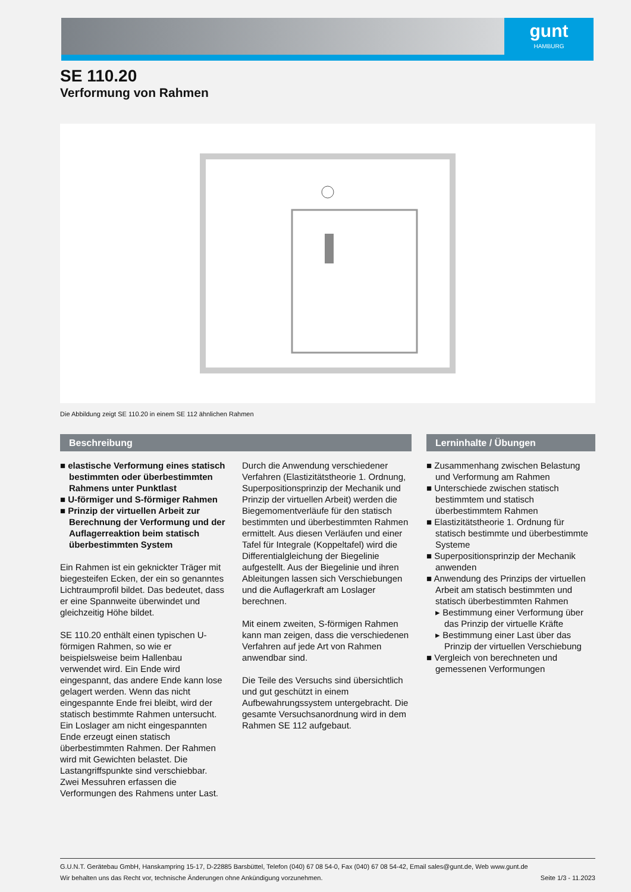gunt
HAMBURG
SE 110.20
Verformung von Rahmen
Die Abbildung zeigt SE 110.20 in einem SE 112 ähnlichen Rahmen
Beschreibung
■ elastische Verformung eines statisch bestimmten oder überbestimmten Rahmens unter Punktlast
■ U-förmiger und S-förmiger Rahmen
■ Prinzip der virtuellen Arbeit zur Berechnung der Verformung und der Auflagerreaktion beim statisch überbestimmten System
Ein Rahmen ist ein geknickter Träger mit biegesteifen Ecken, der ein so genanntes Lichtraumprofil bildet. Das bedeutet, dass er eine Spannweite überwindet und gleichzeitig Höhe bildet.
SE 110.20 enthält einen typischen U-förmigen Rahmen, so wie er beispielsweise beim Hallenbau verwendet wird. Ein Ende wird eingespannt, das andere Ende kann lose gelagert werden. Wenn das nicht eingespannte Ende frei bleibt, wird der statisch bestimmte Rahmen untersucht. Ein Loslager am nicht eingespannten Ende erzeugt einen statisch überbestimmten Rahmen. Der Rahmen wird mit Gewichten belastet. Die Lastangriffspunkte sind verschiebbar. Zwei Messuhren erfassen die Verformungen des Rahmens unter Last.
Durch die Anwendung verschiedener Verfahren (Elastizitätstheorie 1. Ordnung, Superpositionsprinzip der Mechanik und Prinzip der virtuellen Arbeit) werden die Biegemomentverläufe für den statisch bestimmten und überbestimmten Rahmen ermittelt. Aus diesen Verläufen und einer Tafel für Integrale (Koppeltafel) wird die Differentialgleichung der Biegelinie aufgestellt. Aus der Biegelinie und ihren Ableitungen lassen sich Verschiebungen und die Auflagerkraft am Loslager berechnen.
Mit einem zweiten, S-förmigen Rahmen kann man zeigen, dass die verschiedenen Verfahren auf jede Art von Rahmen anwendbar sind.
Die Teile des Versuchs sind übersichtlich und gut geschützt in einem Aufbewahrungssystem untergebracht. Die gesamte Versuchsanordnung wird in dem Rahmen SE 112 aufgebaut.
Lerninhalte / Übungen
■ Zusammenhang zwischen Belastung und Verformung am Rahmen
■ Unterschiede zwischen statisch bestimmtem und statisch überbestimmtem Rahmen
■ Elastizitätstheorie 1. Ordnung für statisch bestimmte und überbestimmte Systeme
■ Superpositionsprinzip der Mechanik anwenden
■ Anwendung des Prinzips der virtuellen Arbeit am statisch bestimmten und statisch überbestimmten Rahmen
▸ Bestimmung einer Verformung über das Prinzip der virtuelle Kräfte
▸ Bestimmung einer Last über das Prinzip der virtuellen Verschiebung
■ Vergleich von berechneten und gemessenen Verformungen
G.U.N.T. Gerätebau GmbH, Hanskampring 15-17, D-22885 Barsbüttel, Telefon (040) 67 08 54-0, Fax (040) 67 08 54-42, Email sales@gunt.de, Web www.gunt.de
Wir behalten uns das Recht vor, technische Änderungen ohne Ankündigung vorzunehmen. Seite 1/3 - 11.2023